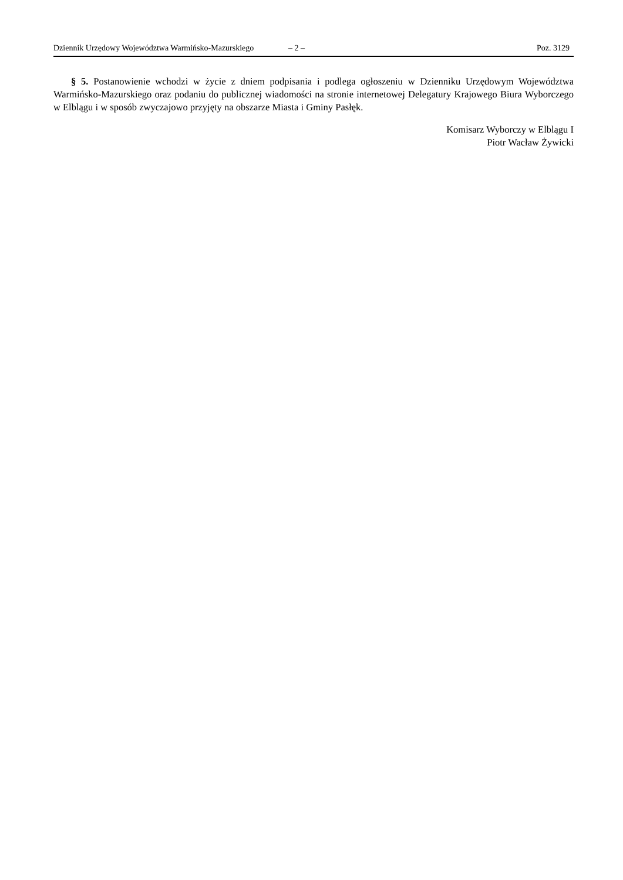Dziennik Urzędowy Województwa Warmińsko-Mazurskiego – 2 – Poz. 3129
§ 5. Postanowienie wchodzi w życie z dniem podpisania i podlega ogłoszeniu w Dzienniku Urzędowym Województwa Warmińsko-Mazurskiego oraz podaniu do publicznej wiadomości na stronie internetowej Delegatury Krajowego Biura Wyborczego w Elblągu i w sposób zwyczajowo przyjęty na obszarze Miasta i Gminy Pasłęk.
Komisarz Wyborczy w Elblągu I
Piotr Wacław Żywicki